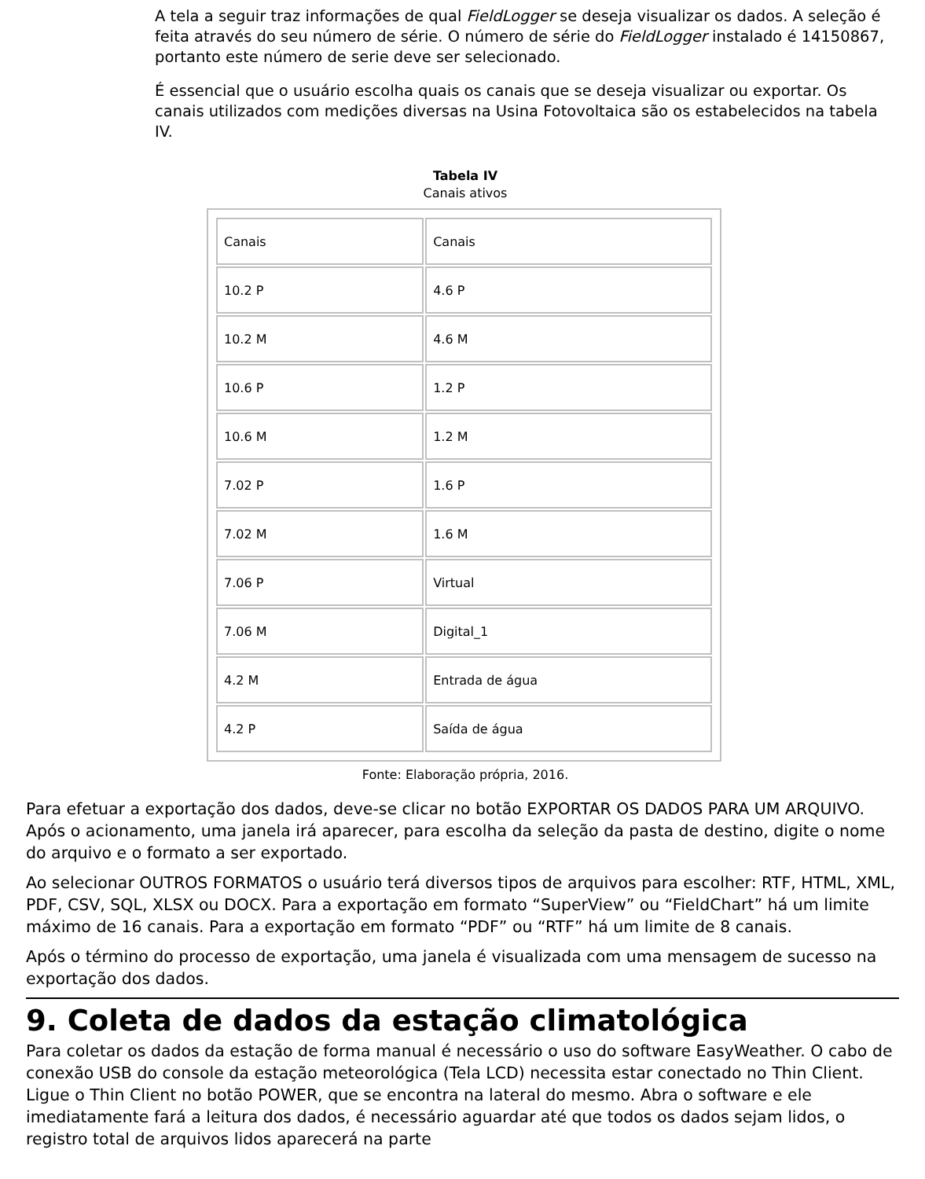A tela a seguir traz informações de qual FieldLogger se deseja visualizar os dados. A seleção é feita através do seu número de série. O número de série do FieldLogger instalado é 14150867, portanto este número de serie deve ser selecionado.
É essencial que o usuário escolha quais os canais que se deseja visualizar ou exportar. Os canais utilizados com medições diversas na Usina Fotovoltaica são os estabelecidos na tabela IV.
Tabela IV
Canais ativos
| Canais | Canais |
| 10.2 P | 4.6 P |
| 10.2 M | 4.6 M |
| 10.6 P | 1.2 P |
| 10.6 M | 1.2 M |
| 7.02 P | 1.6 P |
| 7.02 M | 1.6 M |
| 7.06 P | Virtual |
| 7.06 M | Digital_1 |
| 4.2 M | Entrada de água |
| 4.2 P | Saída de água |
Fonte: Elaboração própria, 2016.
Para efetuar a exportação dos dados, deve-se clicar no botão EXPORTAR OS DADOS PARA UM ARQUIVO. Após o acionamento, uma janela irá aparecer, para escolha da seleção da pasta de destino, digite o nome do arquivo e o formato a ser exportado.
Ao selecionar OUTROS FORMATOS o usuário terá diversos tipos de arquivos para escolher: RTF, HTML, XML, PDF, CSV, SQL, XLSX ou DOCX. Para a exportação em formato “SuperView” ou “FieldChart” há um limite máximo de 16 canais. Para a exportação em formato “PDF” ou “RTF” há um limite de 8 canais.
Após o término do processo de exportação, uma janela é visualizada com uma mensagem de sucesso na exportação dos dados.
9. Coleta de dados da estação climatológica
Para coletar os dados da estação de forma manual é necessário o uso do software EasyWeather. O cabo de conexão USB do console da estação meteorológica (Tela LCD) necessita estar conectado no Thin Client. Ligue o Thin Client no botão POWER, que se encontra na lateral do mesmo. Abra o software e ele imediatamente fará a leitura dos dados, é necessário aguardar até que todos os dados sejam lidos, o registro total de arquivos lidos aparecerá na parte